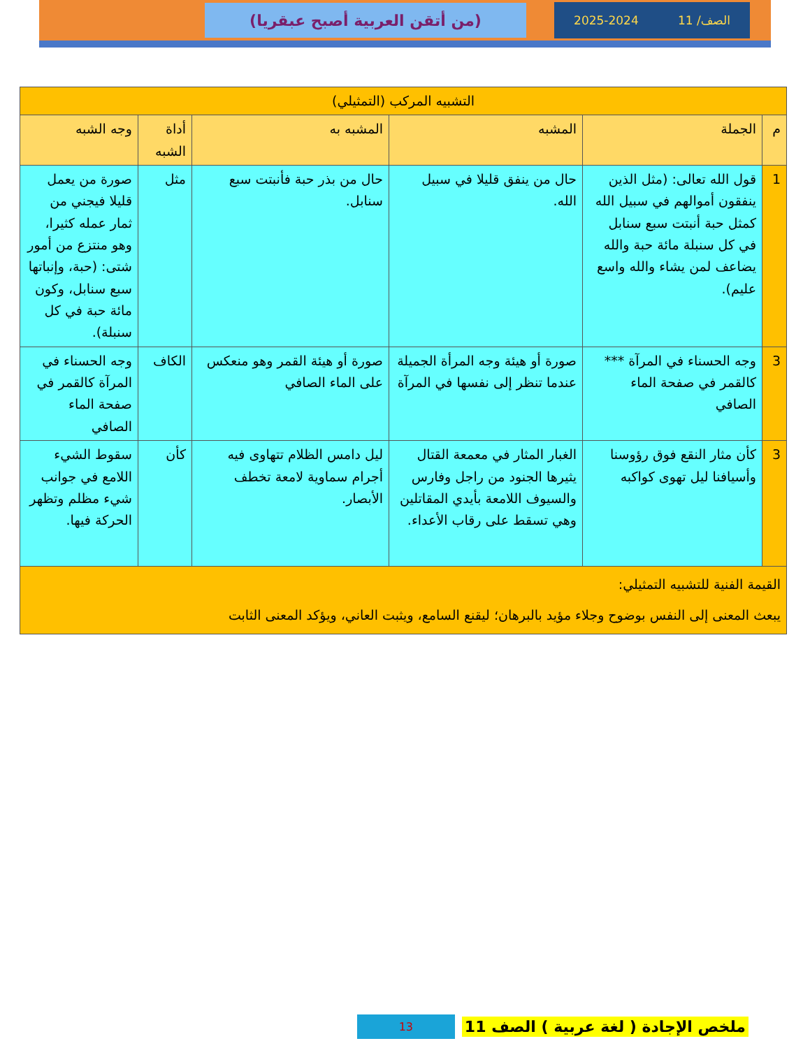الصف/ 11 2025-2024
(من أتقن العربية أصبح عبقريا)
| التشبيه المركب (التمثيلي) | | | | | |
| م | الجملة | المشبه | المشبه به | أداة الشبه | وجه الشبه |
| 1 | قول الله تعالى: (مثل الذين ينفقون أموالهم في سبيل الله كمثل حبة أنبتت سبع سنابل في كل سنبلة مائة حبة والله يضاعف لمن يشاء والله واسع عليم). | حال من ينفق قليلا في سبيل الله. | حال من بذر حبة فأنبتت سبع سنابل. | مثل | صورة من يعمل قليلا فيجني من ثمار عمله كثيرا، وهو منتزع من أمور شتى: (حبة، وإنباتها سبع سنابل، وكون مائة حبة في كل سنبلة). |
| 3 | وجه الحسناء في المرآة *** كالقمر في صفحة الماء الصافي | صورة أو هيئة وجه المرأة الجميلة عندما تنظر إلى نفسها في المرآة | صورة أو هيئة القمر وهو منعكس على الماء الصافي | الكاف | وجه الحسناء في المرآة كالقمر في صفحة الماء الصافي |
| 3 | كأن مثار النقع فوق رؤوسنا وأسيافنا ليل تهوى كواكبه | الغبار المثار في معمعة القتال يثيرها الجنود من راجل وفارس والسيوف اللامعة بأيدي المقاتلين وهي تسقط على رقاب الأعداء. | ليل دامس الظلام تتهاوى فيه أجرام سماوية لامعة تخطف الأبصار. | كأن | سقوط الشيء اللامع في جوانب شيء مظلم وتظهر الحركة فيها. |
| القيمة الفنية للتشبيه التمثيلي: يبعث المعنى إلى النفس بوضوح وجلاء مؤيد بالبرهان؛ ليقنع السامع، ويثبت العاني، ويؤكد المعنى الثابت | | | | | |
ملخص الإجادة ( لغة عربية ) الصف 11 13